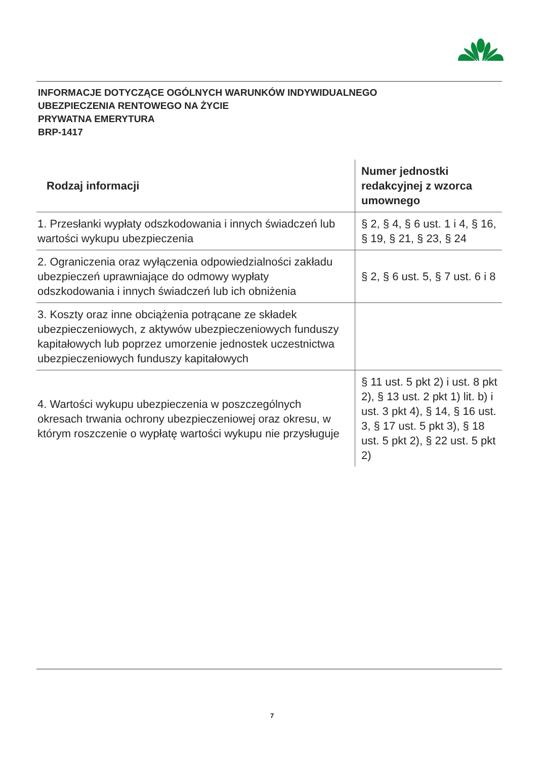INFORMACJE DOTYCZĄCE OGÓLNYCH WARUNKÓW INDYWIDUALNEGO
UBEZPIECZENIA RENTOWEGO NA ŻYCIE
PRYWATNA EMERYTURA
BRP-1417
| Rodzaj informacji | Numer jednostki redakcyjnej z wzorca umownego |
| --- | --- |
| 1. Przesłanki wypłaty odszkodowania i innych świadczeń lub wartości wykupu ubezpieczenia | § 2, § 4, § 6 ust. 1 i 4, § 16, § 19, § 21, § 23, § 24 |
| 2. Ograniczenia oraz wyłączenia odpowiedzialności zakładu ubezpieczeń uprawniające do odmowy wypłaty odszkodowania i innych świadczeń lub ich obniżenia | § 2, § 6 ust. 5, § 7 ust. 6 i 8 |
| 3. Koszty oraz inne obciążenia potrącane ze składek ubezpieczeniowych, z aktywów ubezpieczeniowych funduszy kapitałowych lub poprzez umorzenie jednostek uczestnictwa ubezpieczeniowych funduszy kapitałowych | |
| 4. Wartości wykupu ubezpieczenia w poszczególnych okresach trwania ochrony ubezpieczeniowej oraz okresu, w którym roszczenie o wypłatę wartości wykupu nie przysługuje | § 11 ust. 5 pkt 2) i ust. 8 pkt 2), § 13 ust. 2 pkt 1) lit. b) i ust. 3 pkt 4), § 14, § 16 ust. 3, § 17 ust. 5 pkt 3), § 18 ust. 5 pkt 2), § 22 ust. 5 pkt 2) |
7